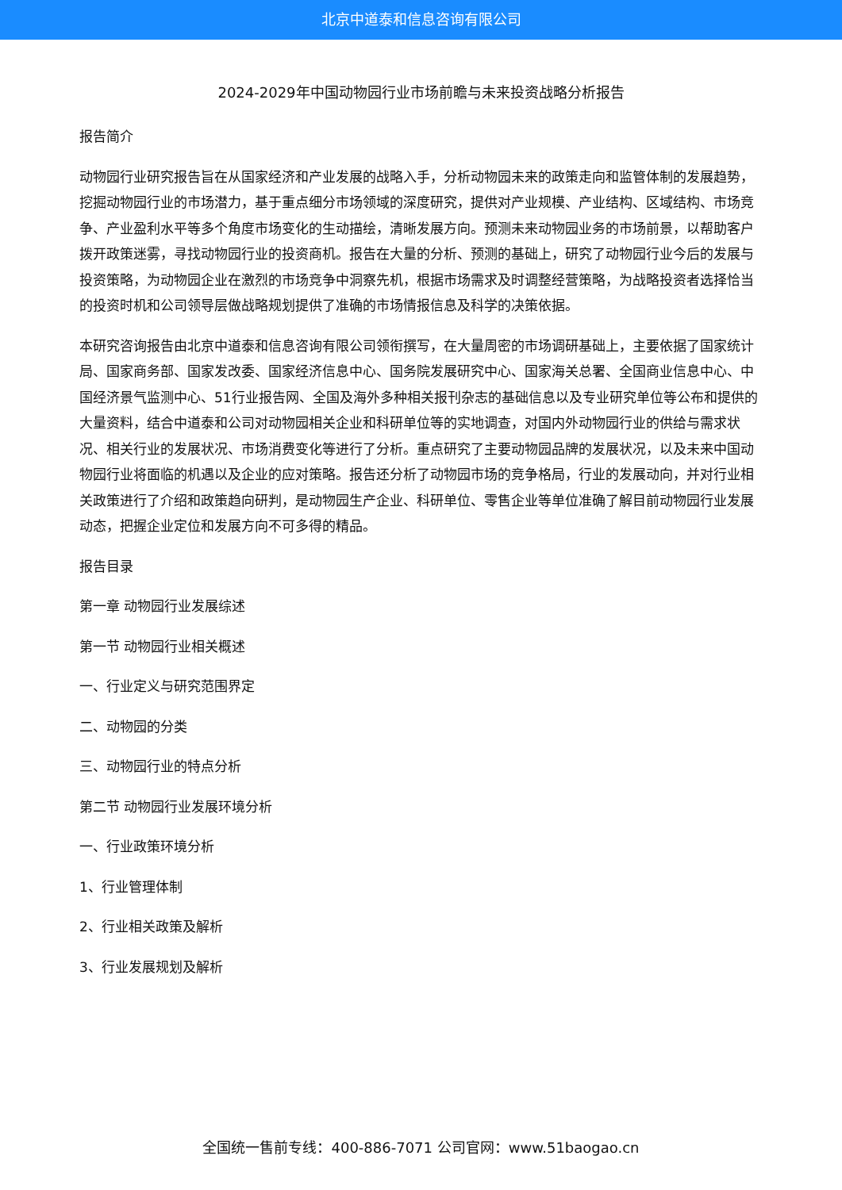北京中道泰和信息咨询有限公司
2024-2029年中国动物园行业市场前瞻与未来投资战略分析报告
报告简介
动物园行业研究报告旨在从国家经济和产业发展的战略入手，分析动物园未来的政策走向和监管体制的发展趋势，挖掘动物园行业的市场潜力，基于重点细分市场领域的深度研究，提供对产业规模、产业结构、区域结构、市场竞争、产业盈利水平等多个角度市场变化的生动描绘，清晰发展方向。预测未来动物园业务的市场前景，以帮助客户拨开政策迷雾，寻找动物园行业的投资商机。报告在大量的分析、预测的基础上，研究了动物园行业今后的发展与投资策略，为动物园企业在激烈的市场竞争中洞察先机，根据市场需求及时调整经营策略，为战略投资者选择恰当的投资时机和公司领导层做战略规划提供了准确的市场情报信息及科学的决策依据。
本研究咨询报告由北京中道泰和信息咨询有限公司领衔撰写，在大量周密的市场调研基础上，主要依据了国家统计局、国家商务部、国家发改委、国家经济信息中心、国务院发展研究中心、国家海关总署、全国商业信息中心、中国经济景气监测中心、51行业报告网、全国及海外多种相关报刊杂志的基础信息以及专业研究单位等公布和提供的大量资料，结合中道泰和公司对动物园相关企业和科研单位等的实地调查，对国内外动物园行业的供给与需求状况、相关行业的发展状况、市场消费变化等进行了分析。重点研究了主要动物园品牌的发展状况，以及未来中国动物园行业将面临的机遇以及企业的应对策略。报告还分析了动物园市场的竞争格局，行业的发展动向，并对行业相关政策进行了介绍和政策趋向研判，是动物园生产企业、科研单位、零售企业等单位准确了解目前动物园行业发展动态，把握企业定位和发展方向不可多得的精品。
报告目录
第一章 动物园行业发展综述
第一节 动物园行业相关概述
一、行业定义与研究范围界定
二、动物园的分类
三、动物园行业的特点分析
第二节 动物园行业发展环境分析
一、行业政策环境分析
1、行业管理体制
2、行业相关政策及解析
3、行业发展规划及解析
全国统一售前专线：400-886-7071 公司官网：www.51baogao.cn